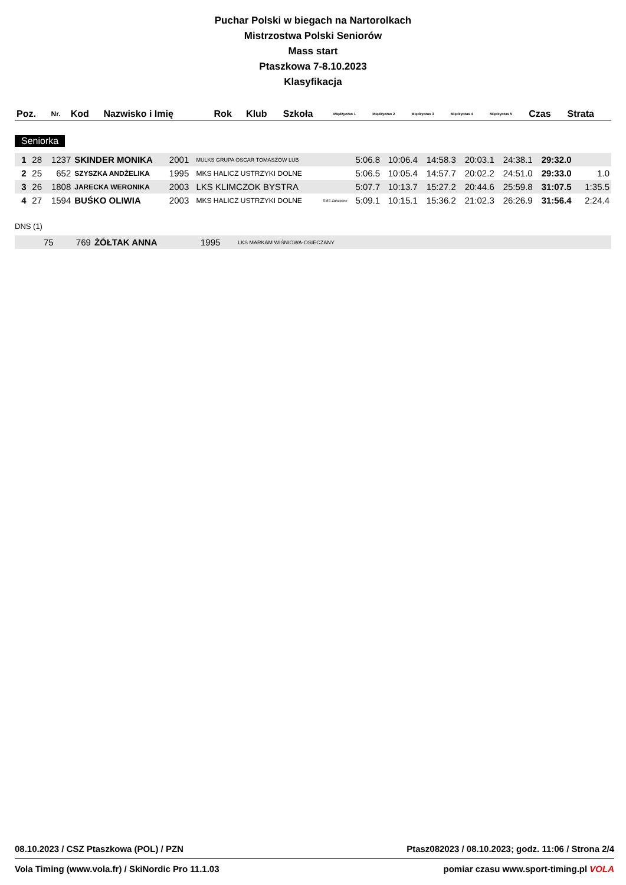Puchar Polski w biegach na Nartorolkach
Mistrzostwa Polski Seniorów
Mass start
Ptaszkowa 7-8.10.2023
Klasyfikacja
| Poz. | Nr. | Kod | Nazwisko i Imię | Rok | Klub | Szkoła | Międzyczas 1 | Międzyczas 2 | Międzyczas 3 | Międzyczas 4 | Międzyczas 5 | Czas | Strata |
| --- | --- | --- | --- | --- | --- | --- | --- | --- | --- | --- | --- | --- | --- |
Seniorka
| 1 | 28 | 1237 | SKINDER MONIKA | 2001 | MULKS GRUPA OSCAR TOMASZÓW LUB | | 5:06.8 | 10:06.4 | 14:58.3 | 20:03.1 | 24:38.1 | 29:32.0 | |
| 2 | 25 | 652 | SZYSZKA ANDŻELIKA | 1995 | MKS HALICZ USTRZYKI DOLNE | | 5:06.5 | 10:05.4 | 14:57.7 | 20:02.2 | 24:51.0 | 29:33.0 | 1.0 |
| 3 | 26 | 1808 | JARECKA WERONIKA | 2003 | LKS KLIMCZOK BYSTRA | | 5:07.7 | 10:13.7 | 15:27.2 | 20:44.6 | 25:59.8 | 31:07.5 | 1:35.5 |
| 4 | 27 | 1594 | BUŚKO OLIWIA | 2003 | MKS HALICZ USTRZYKI DOLNE | SMS Zakopane | 5:09.1 | 10:15.1 | 15:36.2 | 21:02.3 | 26:26.9 | 31:56.4 | 2:24.4 |
DNS (1)
| | 75 | 769 | ŻÓŁTAK ANNA | 1995 | LKS MARKAM WIŚNIOWA-OSIECZANY |
08.10.2023 / CSZ Ptaszkowa (POL) / PZN Ptasz082023 / 08.10.2023; godz. 11:06 / Strona 2/4
Vola Timing (www.vola.fr) / SkiNordic Pro 11.1.03 pomiar czasu www.sport-timing.pl VOLA